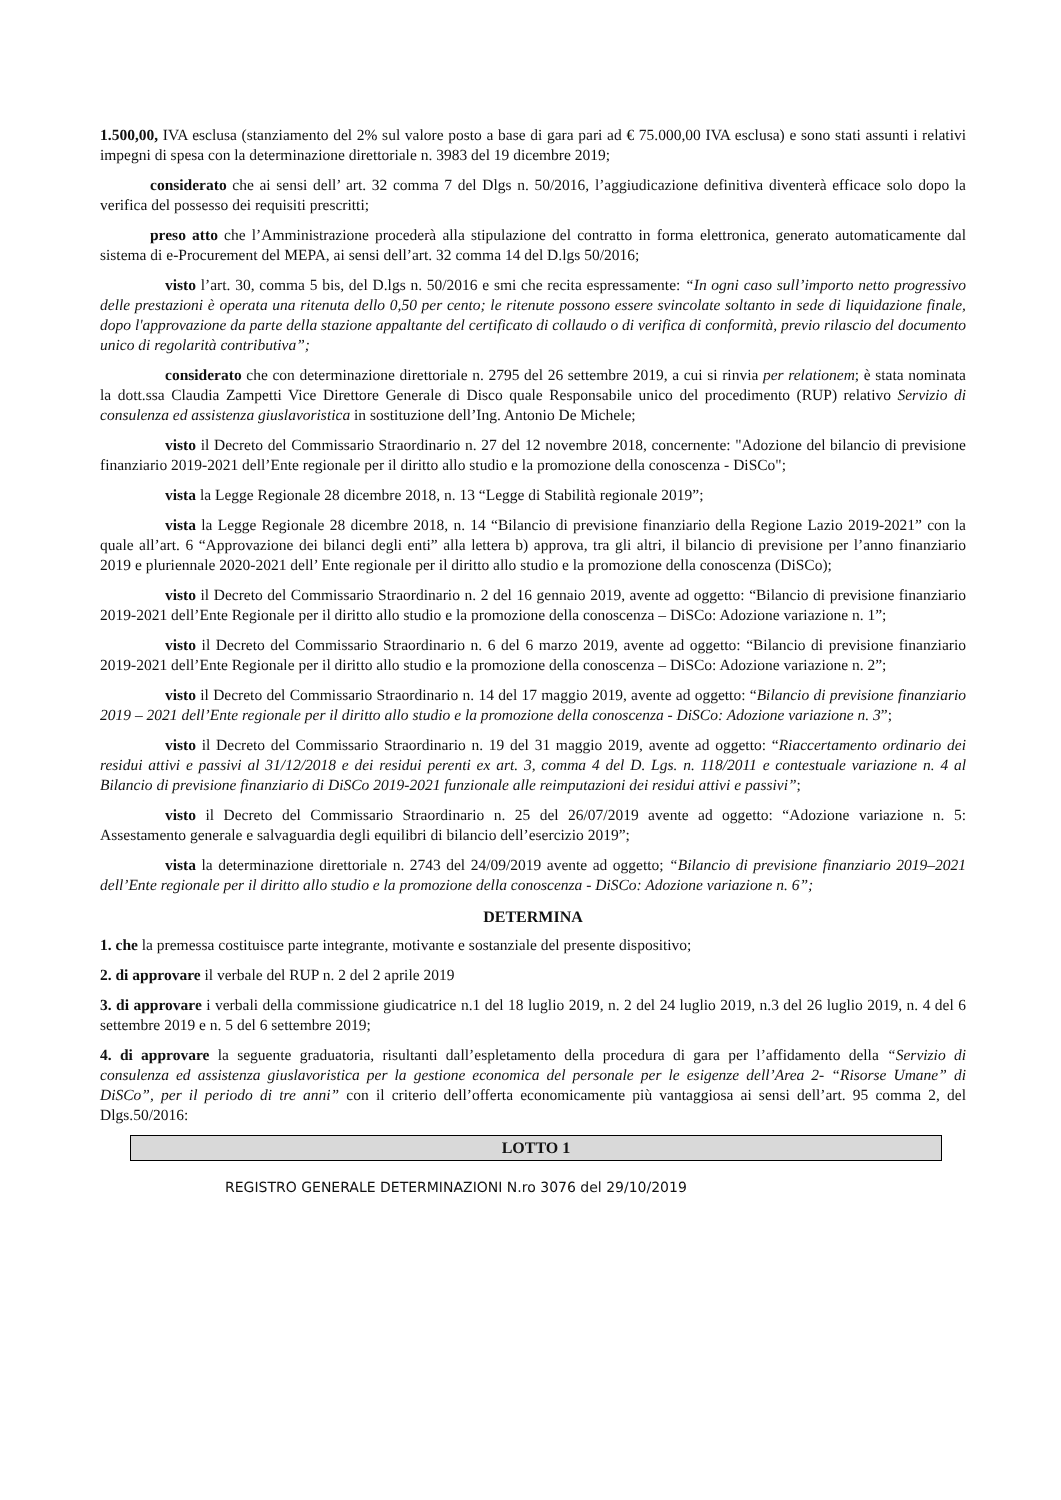1.500,00, IVA esclusa (stanziamento del 2% sul valore posto a base di gara pari ad € 75.000,00 IVA esclusa) e sono stati assunti i relativi impegni di spesa con la determinazione direttoriale n. 3983 del 19 dicembre 2019;
considerato che ai sensi dell’ art. 32 comma 7 del Dlgs n. 50/2016, l’aggiudicazione definitiva diventerà efficace solo dopo la verifica del possesso dei requisiti prescritti;
preso atto che l’Amministrazione procederà alla stipulazione del contratto in forma elettronica, generato automaticamente dal sistema di e-Procurement del MEPA, ai sensi dell’art. 32 comma 14 del D.lgs 50/2016;
visto l’art. 30, comma 5 bis, del D.lgs n. 50/2016 e smi che recita espressamente: “In ogni caso sull’importo netto progressivo delle prestazioni è operata una ritenuta dello 0,50 per cento; le ritenute possono essere svincolate soltanto in sede di liquidazione finale, dopo l'approvazione da parte della stazione appaltante del certificato di collaudo o di verifica di conformità, previo rilascio del documento unico di regolarità contributiva”;
considerato che con determinazione direttoriale n. 2795 del 26 settembre 2019, a cui si rinvia per relationem; è stata nominata la dott.ssa Claudia Zampetti Vice Direttore Generale di Disco quale Responsabile unico del procedimento (RUP) relativo Servizio di consulenza ed assistenza giuslavoristica in sostituzione dell’Ing. Antonio De Michele;
visto il Decreto del Commissario Straordinario n. 27 del 12 novembre 2018, concernente: "Adozione del bilancio di previsione finanziario 2019-2021 dell’Ente regionale per il diritto allo studio e la promozione della conoscenza - DiSCo";
vista la Legge Regionale 28 dicembre 2018, n. 13 “Legge di Stabilità regionale 2019”;
vista la Legge Regionale 28 dicembre 2018, n. 14 “Bilancio di previsione finanziario della Regione Lazio 2019-2021” con la quale all’art. 6 “Approvazione dei bilanci degli enti” alla lettera b) approva, tra gli altri, il bilancio di previsione per l’anno finanziario 2019 e pluriennale 2020-2021 dell’ Ente regionale per il diritto allo studio e la promozione della conoscenza (DiSCo);
visto il Decreto del Commissario Straordinario n. 2 del 16 gennaio 2019, avente ad oggetto: “Bilancio di previsione finanziario 2019-2021 dell’Ente Regionale per il diritto allo studio e la promozione della conoscenza – DiSCo: Adozione variazione n. 1”;
visto il Decreto del Commissario Straordinario n. 6 del 6 marzo 2019, avente ad oggetto: “Bilancio di previsione finanziario 2019-2021 dell’Ente Regionale per il diritto allo studio e la promozione della conoscenza – DiSCo: Adozione variazione n. 2”;
visto il Decreto del Commissario Straordinario n. 14 del 17 maggio 2019, avente ad oggetto: “Bilancio di previsione finanziario 2019 – 2021 dell’Ente regionale per il diritto allo studio e la promozione della conoscenza - DiSCo: Adozione variazione n. 3”;
visto il Decreto del Commissario Straordinario n. 19 del 31 maggio 2019, avente ad oggetto: “Riaccertamento ordinario dei residui attivi e passivi al 31/12/2018 e dei residui perenti ex art. 3, comma 4 del D. Lgs. n. 118/2011 e contestuale variazione n. 4 al Bilancio di previsione finanziario di DiSCo 2019-2021 funzionale alle reimputazioni dei residui attivi e passivi”;
visto il Decreto del Commissario Straordinario n. 25 del 26/07/2019 avente ad oggetto: “Adozione variazione n. 5: Assestamento generale e salvaguardia degli equilibri di bilancio dell’esercizio 2019”;
vista la determinazione direttoriale n. 2743 del 24/09/2019 avente ad oggetto; “Bilancio di previsione finanziario 2019–2021 dell’Ente regionale per il diritto allo studio e la promozione della conoscenza - DiSCo: Adozione variazione n. 6”;
DETERMINA
1. che la premessa costituisce parte integrante, motivante e sostanziale del presente dispositivo;
2. di approvare il verbale del RUP n. 2 del 2 aprile 2019
3. di approvare i verbali della commissione giudicatrice n.1 del 18 luglio 2019, n. 2 del 24 luglio 2019, n.3 del 26 luglio 2019, n. 4 del 6 settembre 2019 e n. 5 del 6 settembre 2019;
4. di approvare la seguente graduatoria, risultanti dall’espletamento della procedura di gara per l’affidamento della “Servizio di consulenza ed assistenza giuslavoristica per la gestione economica del personale per le esigenze dell’Area 2- “Risorse Umane” di DiSCo”, per il periodo di tre anni” con il criterio dell’offerta economicamente più vantaggiosa ai sensi dell’art. 95 comma 2, del Dlgs.50/2016:
| LOTTO 1 |
| --- |
REGISTRO GENERALE DETERMINAZIONI N.ro 3076 del 29/10/2019